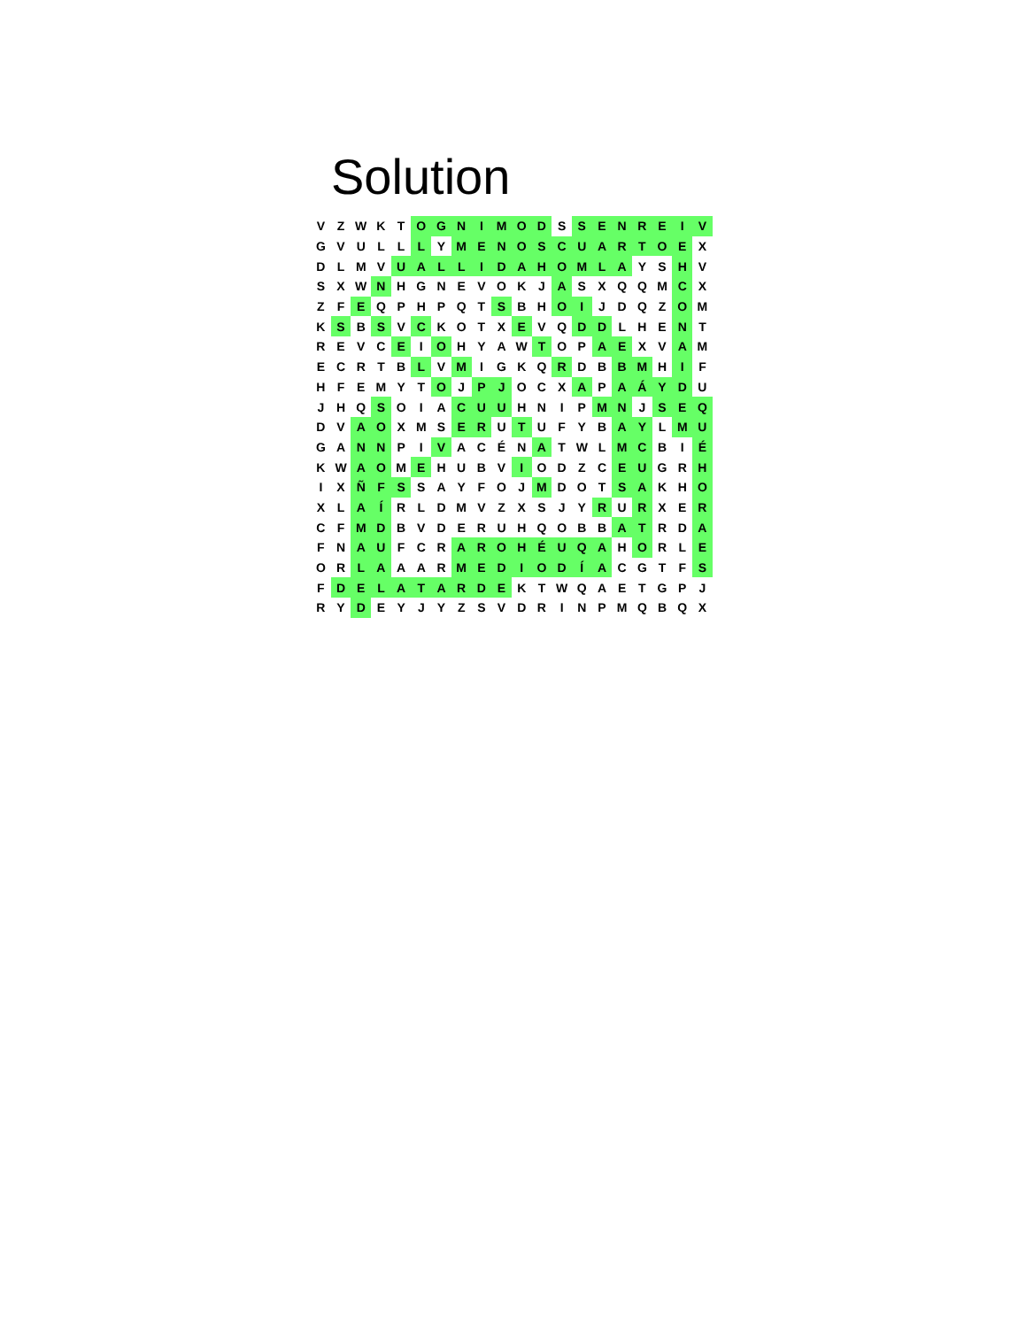Solution
| V | Z | W | K | T | O | G | N | I | M | O | D | S | S | E | N | R | E | I | V |
| G | V | U | L | L | L | Y | M | E | N | O | S | C | U | A | R | T | O | E | X |
| D | L | M | V | U | A | L | L | I | D | A | H | O | M | L | A | Y | S | H | V |
| S | X | W | N | H | G | N | E | V | O | K | J | A | S | X | Q | Q | M | C | X |
| Z | F | E | Q | P | H | P | Q | T | S | B | H | O | I | J | D | Q | Z | O | M |
| K | S | B | S | V | C | K | O | T | X | E | V | Q | D | D | L | H | E | N | T |
| R | E | V | C | E | I | O | H | Y | A | W | T | O | P | A | E | X | V | A | M |
| E | C | R | T | B | L | V | M | I | G | K | Q | R | D | B | B | M | H | I | F |
| H | F | E | M | Y | T | O | J | P | J | O | C | X | A | P | A | Á | Y | D | U |
| J | H | Q | S | O | I | A | C | U | U | H | N | I | P | M | N | J | S | E | Q |
| D | V | A | O | X | M | S | E | R | U | T | U | F | Y | B | A | Y | L | M | U |
| G | A | N | N | P | I | V | A | C | É | N | A | T | W | L | M | C | B | I | É |
| K | W | A | O | M | E | H | U | B | V | I | O | D | Z | C | E | U | G | R | H |
| I | X | Ñ | F | S | S | A | Y | F | O | J | M | D | O | T | S | A | K | H | O |
| X | L | A | Í | R | L | D | M | V | Z | X | S | J | Y | R | U | R | X | E | R |
| C | F | M | D | B | V | D | E | R | U | H | Q | O | B | B | A | T | R | D | A |
| F | N | A | U | F | C | R | A | R | O | H | É | U | Q | A | H | O | R | L | E |
| O | R | L | A | A | A | R | M | E | D | I | O | D | Í | A | C | G | T | F | S |
| F | D | E | L | A | T | A | R | D | E | K | T | W | Q | A | E | T | G | P | J |
| R | Y | D | E | Y | J | Y | Z | S | V | D | R | I | N | P | M | Q | B | Q | X |